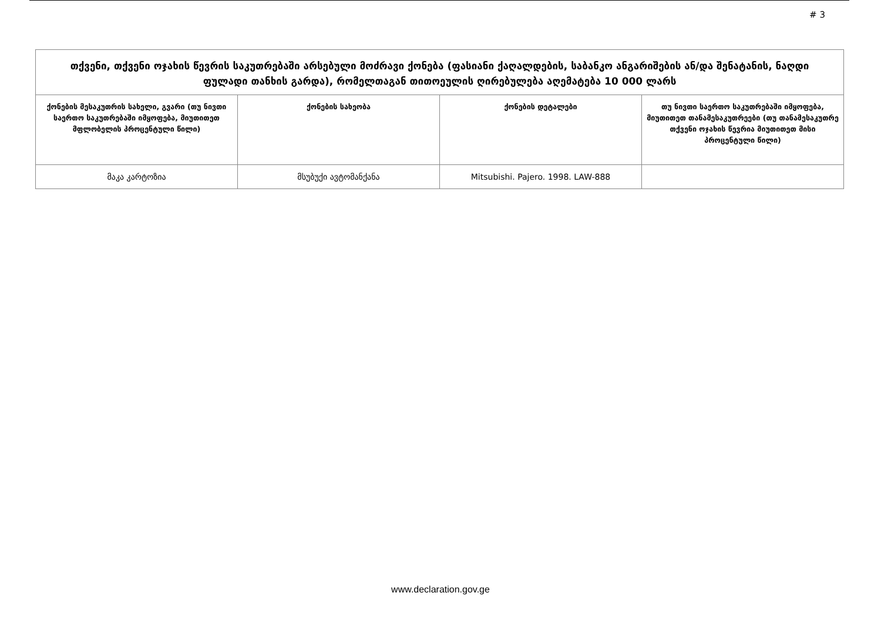# 3
| თქვენი, თქვენი ოჯახის წევრის საკუთრებაში არსებული მოძრავი ქონება (ფასიანი ქაღალდების, საბანკო ანგარიშების ან/და შენატანის, ნაღდი ფულადი თანხის გარდა), რომელთაგან თითოეულის ღირებულება აღემატება 10 000 ლარს | | | |
| ქონების მესაკუთრის სახელი, გვარი (თუ ნივთი საერთო საკუთრებაში იმყოფება, მიუთითეთ მფლობელის პროცენტული წილი) | ქონების სახეობა | ქონების დეტალები | თუ ნივთი საერთო საკუთრებაში იმყოფება, მიუთითეთ თანამესაკუთრეები (თუ თანამესაკუთრე თქვენი ოჯახის წევრია მიუთითეთ მისი პროცენტული წილი) |
| მაკა კარტოზია | მსუბუქი ავტომანქანა | Mitsubishi. Pajero. 1998. LAW-888 | |
www.declaration.gov.ge